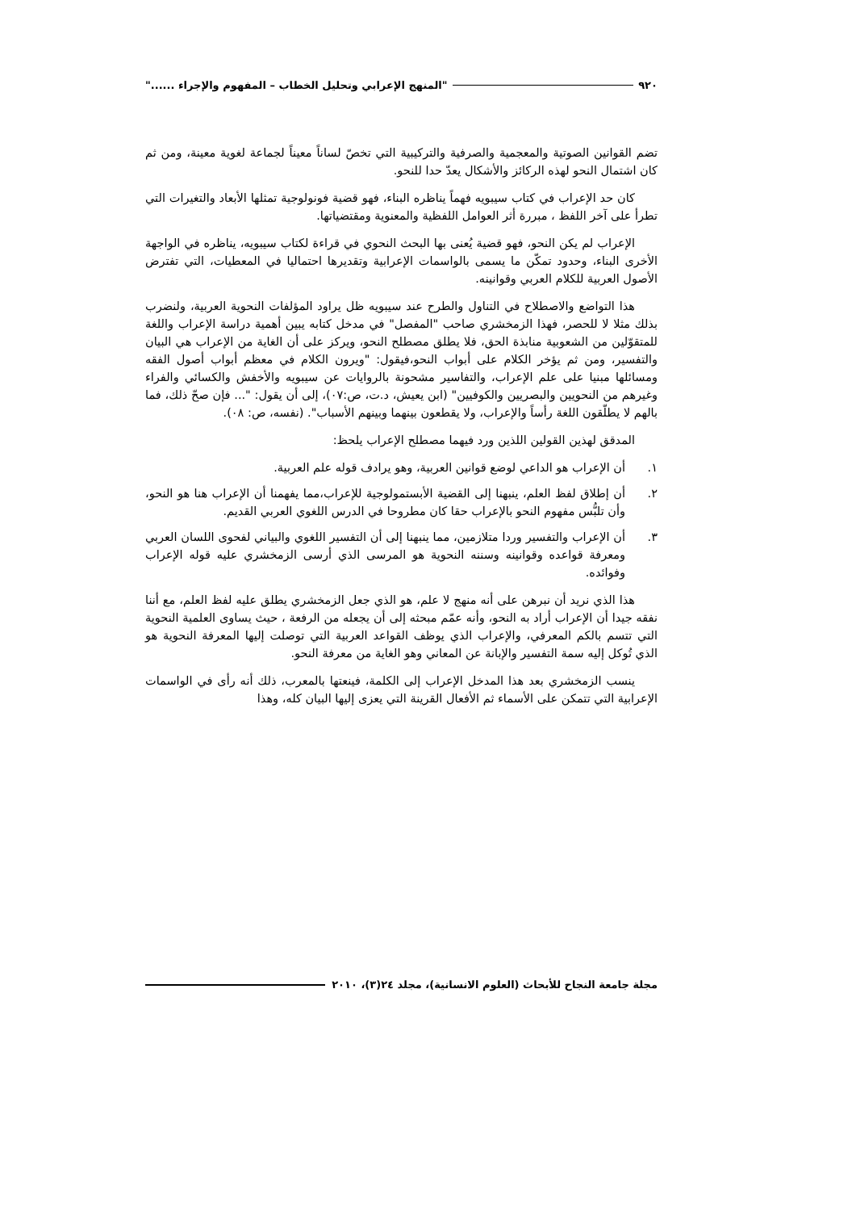٩٢٠ "المنهج الإعرابي وتحليل الخطاب – المفهوم والإجراء ......"
تضم القوانين الصوتية والمعجمية والصرفية والتركيبية التي تخصّ لساناً معيناً لجماعة لغوية معينة، ومن ثم كان اشتمال النحو لهذه الركائز والأشكال يعدّ حدا للنحو.
كان حد الإعراب في كتاب سيبويه فهماً يناظره البناء، فهو قضية فونولوجية تمثلها الأبعاد والتغيرات التي تطرأ على آخر اللفظ ، مبررة أثر العوامل اللفظية والمعنوية ومقتضياتها.
الإعراب لم يكن النحو، فهو قضية يُعنى بها البحث النحوي في قراءة لكتاب سيبويه، يناظره في الواجهة الأخرى البناء، وحدود تمكّن ما يسمى بالواسمات الإعرابية وتقديرها احتماليا في المعطيات، التي تفترض الأصول العربية للكلام العربي وقوانينه.
هذا التواضع والاصطلاح في التناول والطرح عند سيبويه ظل يراود المؤلفات النحوية العربية، ولنضرب بذلك مثلا لا للحصر، فهذا الزمخشري صاحب "المفصل" في مدخل كتابه يبين أهمية دراسة الإعراب واللغة للمتقوّلين من الشعوبية منابذة الحق، فلا يطلق مصطلح النحو، ويركز على أن الغاية من الإعراب هي البيان والتفسير، ومن ثم يؤخر الكلام على أبواب النحو،فيقول: "ويرون الكلام في معظم أبواب أصول الفقه ومسائلها مبنيا على علم الإعراب، والتفاسير مشحونة بالروايات عن سيبويه والأخفش والكسائي والفراء وغيرهم من النحويين والبصريين والكوفيين" (ابن يعيش، د.ت، ص:٠٧)، إلى أن يقول: "... فإن صحّ ذلك، فما بالهم لا يطلّقون اللغة رأساً والإعراب، ولا يقطعون بينهما وبينهم الأسباب". (نفسه، ص: ٠٨).
المدقق لهذين القولين اللذين ورد فيهما مصطلح الإعراب يلحظ:
١. أن الإعراب هو الداعي لوضع قوانين العربية، وهو يرادف قوله علم العربية.
٢. أن إطلاق لفظ العلم، ينبهنا إلى القضية الأبستمولوجية للإعراب،مما يفهمنا أن الإعراب هنا هو النحو، وأن تلبُّس مفهوم النحو بالإعراب حقا كان مطروحا في الدرس اللغوي العربي القديم.
٣. أن الإعراب والتفسير وردا متلازمين، مما ينبهنا إلى أن التفسير اللغوي والبياني لفحوى اللسان العربي ومعرفة قواعده وقوانينه وسننه النحوية هو المرسى الذي أرسى الزمخشري عليه قوله الإعراب وفوائده.
هذا الذي نريد أن نبرهن على أنه منهج لا علم، هو الذي جعل الزمخشري يطلق عليه لفظ العلم، مع أننا نفقه جيدا أن الإعراب أراد به النحو، وأنه عمّم مبحثه إلى أن يجعله من الرفعة ، حيث يساوى العلمية النحوية التي تتسم بالكم المعرفي، والإعراب الذي يوظف القواعد العربية التي توصلت إليها المعرفة النحوية هو الذي تُوكل إليه سمة التفسير والإبانة عن المعاني وهو الغاية من معرفة النحو.
ينسب الزمخشري بعد هذا المدخل الإعراب إلى الكلمة، فينعتها بالمعرب، ذلك أنه رأى في الواسمات الإعرابية التي تتمكن على الأسماء ثم الأفعال القرينة التي يعزى إليها البيان كله، وهذا
مجلة جامعة النجاح للأبحاث (العلوم الانسانية)، مجلد ٢٤(٣)، ٢٠١٠